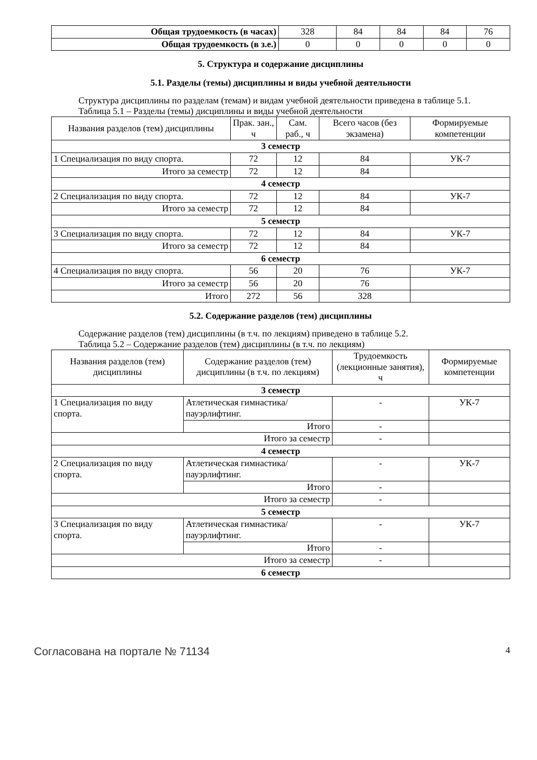| Общая трудоемкость (в часах) | 328 | 84 | 84 | 84 | 76 |
| Общая трудоемкость (в з.е.) | 0 | 0 | 0 | 0 | 0 |
5. Структура и содержание дисциплины
5.1. Разделы (темы) дисциплины и виды учебной деятельности
Структура дисциплины по разделам (темам) и видам учебной деятельности приведена в таблице 5.1.
Таблица 5.1 – Разделы (темы) дисциплины и виды учебной деятельности
| Названия разделов (тем) дисциплины | Прак. зан., ч | Сам. раб., ч | Всего часов (без экзамена) | Формируемые компетенции |
| --- | --- | --- | --- | --- |
| 3 семестр | | | | |
| 1 Специализация по виду спорта. | 72 | 12 | 84 | УК-7 |
| Итого за семестр | 72 | 12 | 84 | |
| 4 семестр | | | | |
| 2 Специализация по виду спорта. | 72 | 12 | 84 | УК-7 |
| Итого за семестр | 72 | 12 | 84 | |
| 5 семестр | | | | |
| 3 Специализация по виду спорта. | 72 | 12 | 84 | УК-7 |
| Итого за семестр | 72 | 12 | 84 | |
| 6 семестр | | | | |
| 4 Специализация по виду спорта. | 56 | 20 | 76 | УК-7 |
| Итого за семестр | 56 | 20 | 76 | |
| Итого | 272 | 56 | 328 | |
5.2. Содержание разделов (тем) дисциплины
Содержание разделов (тем) дисциплины (в т.ч. по лекциям) приведено в таблице 5.2.
Таблица 5.2 – Содержание разделов (тем) дисциплины (в т.ч. по лекциям)
| Названия разделов (тем) дисциплины | Содержание разделов (тем) дисциплины (в т.ч. по лекциям) | Трудоемкость (лекционные занятия), ч | Формируемые компетенции |
| --- | --- | --- | --- |
| 3 семестр | | | |
| 1 Специализация по виду спорта. | Атлетическая гимнастика/ пауэрлифтинг. | - | УК-7 |
| | Итого | - | |
| Итого за семестр | | - | |
| 4 семестр | | | |
| 2 Специализация по виду спорта. | Атлетическая гимнастика/ пауэрлифтинг. | - | УК-7 |
| | Итого | - | |
| Итого за семестр | | - | |
| 5 семестр | | | |
| 3 Специализация по виду спорта. | Атлетическая гимнастика/ пауэрлифтинг. | - | УК-7 |
| | Итого | - | |
| Итого за семестр | | - | |
| 6 семестр | | | |
Согласована на портале № 71134 4